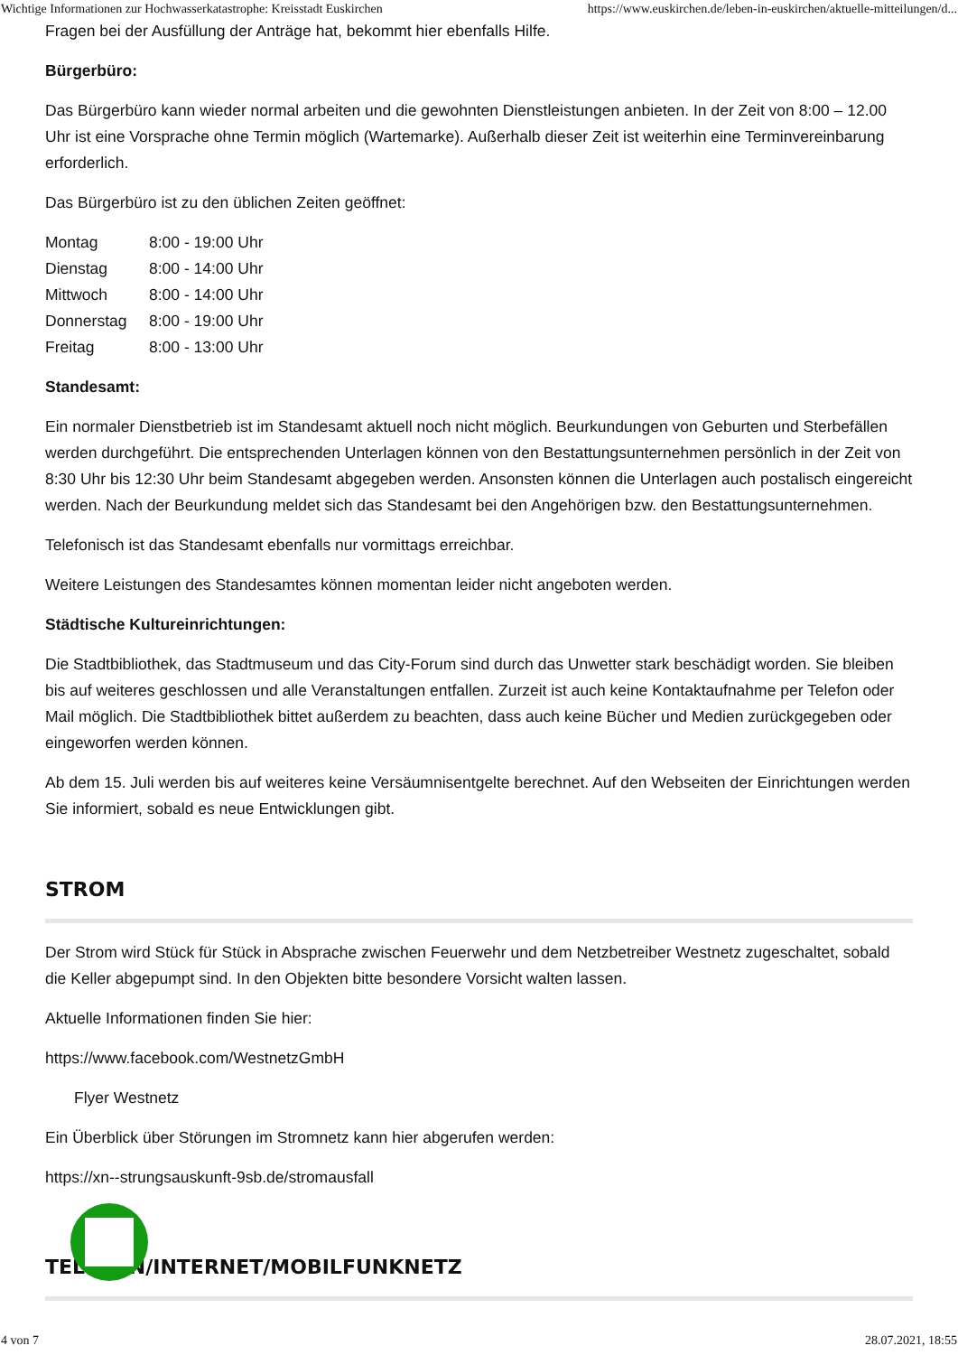Wichtige Informationen zur Hochwasserkatastrophe: Kreisstadt Euskirchen https://www.euskirchen.de/leben-in-euskirchen/aktuelle-mitteilungen/d...
Fragen bei der Ausfüllung der Anträge hat, bekommt hier ebenfalls Hilfe.
Bürgerbüro:
Das Bürgerbüro kann wieder normal arbeiten und die gewohnten Dienstleistungen anbieten. In der Zeit von 8:00 – 12.00 Uhr ist eine Vorsprache ohne Termin möglich (Wartemarke). Außerhalb dieser Zeit ist weiterhin eine Terminvereinbarung erforderlich.
Das Bürgerbüro ist zu den üblichen Zeiten geöffnet:
Montag 8:00 - 19:00 Uhr Dienstag 8:00 - 14:00 Uhr Mittwoch 8:00 - 14:00 Uhr Donnerstag 8:00 - 19:00 Uhr Freitag 8:00 - 13:00 Uhr
Standesamt:
Ein normaler Dienstbetrieb ist im Standesamt aktuell noch nicht möglich. Beurkundungen von Geburten und Sterbefällen werden durchgeführt. Die entsprechenden Unterlagen können von den Bestattungsunternehmen persönlich in der Zeit von 8:30 Uhr bis 12:30 Uhr beim Standesamt abgegeben werden. Ansonsten können die Unterlagen auch postalisch eingereicht werden. Nach der Beurkundung meldet sich das Standesamt bei den Angehörigen bzw. den Bestattungsunternehmen.
Telefonisch ist das Standesamt ebenfalls nur vormittags erreichbar.
Weitere Leistungen des Standesamtes können momentan leider nicht angeboten werden.
Städtische Kultureinrichtungen:
Die Stadtbibliothek, das Stadtmuseum und das City-Forum sind durch das Unwetter stark beschädigt worden. Sie bleiben bis auf weiteres geschlossen und alle Veranstaltungen entfallen. Zurzeit ist auch keine Kontaktaufnahme per Telefon oder Mail möglich. Die Stadtbibliothek bittet außerdem zu beachten, dass auch keine Bücher und Medien zurückgegeben oder eingeworfen werden können.
Ab dem 15. Juli werden bis auf weiteres keine Versäumnisentgelte berechnet. Auf den Webseiten der Einrichtungen werden Sie informiert, sobald es neue Entwicklungen gibt.
STROM
Der Strom wird Stück für Stück in Absprache zwischen Feuerwehr und dem Netzbetreiber Westnetz zugeschaltet, sobald die Keller abgepumpt sind. In den Objekten bitte besondere Vorsicht walten lassen.
Aktuelle Informationen finden Sie hier:
https://www.facebook.com/WestnetzGmbH
Flyer Westnetz
Ein Überblick über Störungen im Stromnetz kann hier abgerufen werden:
https://xn--strungsauskunft-9sb.de/stromausfall
TELEFON/INTERNET/MOBILFUNKNETZ
4 von 7 28.07.2021, 18:55